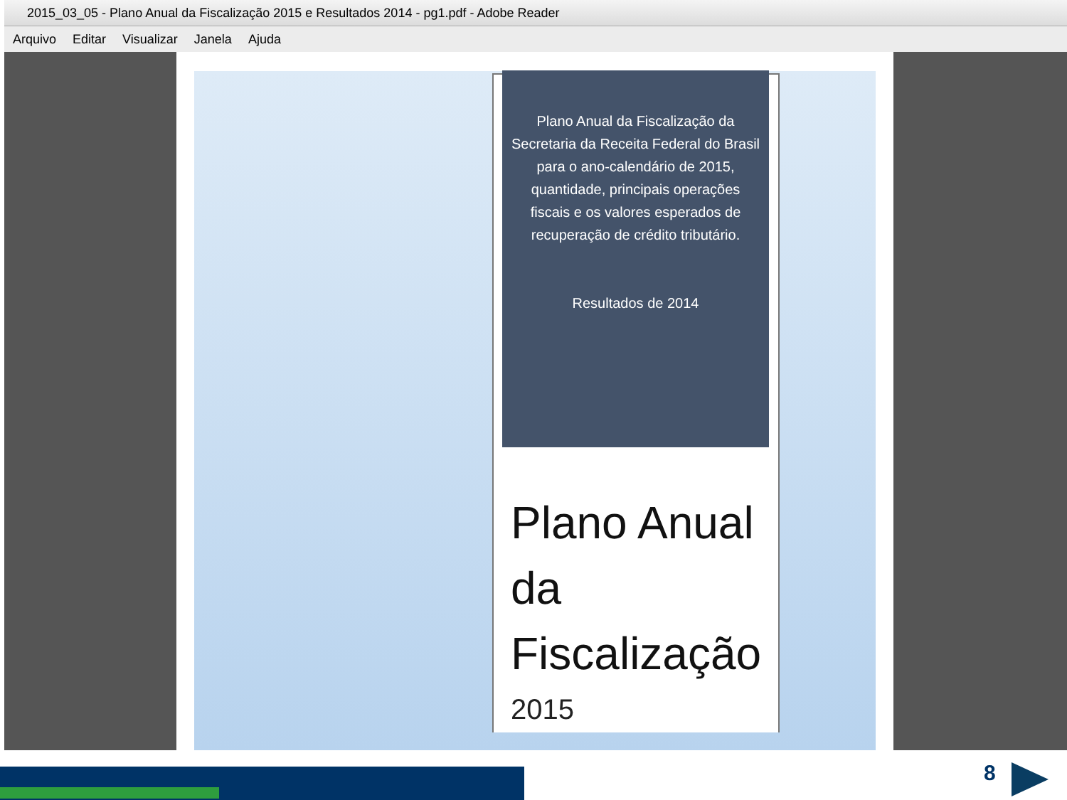2015_03_05 - Plano Anual da Fiscalização 2015 e Resultados 2014 - pg1.pdf - Adobe Reader
Arquivo Editar Visualizar Janela Ajuda
Plano Anual da Fiscalização da
Secretaria da Receita Federal do Brasil
para o ano-calendário de 2015,
quantidade, principais operações
fiscais e os valores esperados de
recuperação de crédito tributário.
Resultados de 2014
Plano Anual
da
Fiscalização
2015
8